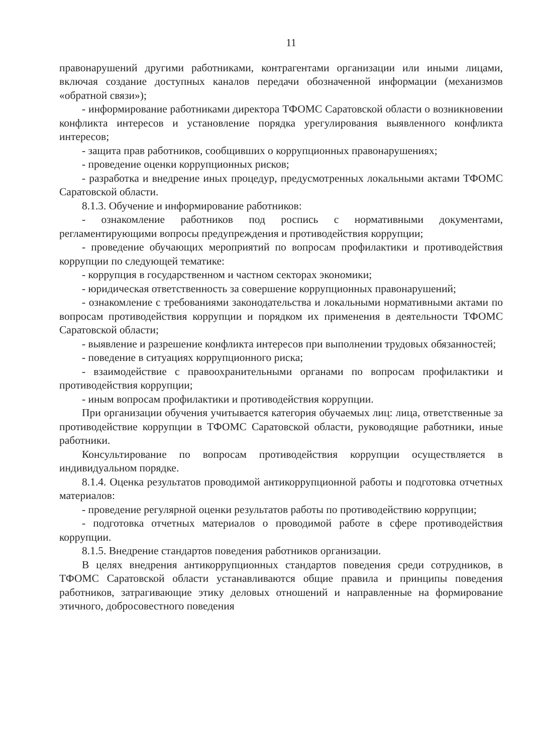11
правонарушений другими работниками, контрагентами организации или иными лицами, включая создание доступных каналов передачи обозначенной информации (механизмов «обратной связи»);
- информирование работниками директора ТФОМС Саратовской области о возникновении конфликта интересов и установление порядка урегулирования выявленного конфликта интересов;
- защита прав работников, сообщивших о коррупционных правонарушениях;
- проведение оценки коррупционных рисков;
- разработка и внедрение иных процедур, предусмотренных локальными актами ТФОМС Саратовской области.
8.1.3. Обучение и информирование работников:
- ознакомление работников под роспись с нормативными документами, регламентирующими вопросы предупреждения и противодействия коррупции;
- проведение обучающих мероприятий по вопросам профилактики и противодействия коррупции по следующей тематике:
- коррупция в государственном и частном секторах экономики;
- юридическая ответственность за совершение коррупционных правонарушений;
- ознакомление с требованиями законодательства и локальными нормативными актами по вопросам противодействия коррупции и порядком их применения в деятельности ТФОМС Саратовской области;
- выявление и разрешение конфликта интересов при выполнении трудовых обязанностей;
- поведение в ситуациях коррупционного риска;
- взаимодействие с правоохранительными органами по вопросам профилактики и противодействия коррупции;
- иным вопросам профилактики и противодействия коррупции.
При организации обучения учитывается категория обучаемых лиц: лица, ответственные за противодействие коррупции в ТФОМС Саратовской области, руководящие работники, иные работники.
Консультирование по вопросам противодействия коррупции осуществляется в индивидуальном порядке.
8.1.4. Оценка результатов проводимой антикоррупционной работы и подготовка отчетных материалов:
- проведение регулярной оценки результатов работы по противодействию коррупции;
- подготовка отчетных материалов о проводимой работе в сфере противодействия коррупции.
8.1.5. Внедрение стандартов поведения работников организации.
В целях внедрения антикоррупционных стандартов поведения среди сотрудников, в ТФОМС Саратовской области устанавливаются общие правила и принципы поведения работников, затрагивающие этику деловых отношений и направленные на формирование этичного, добросовестного поведения